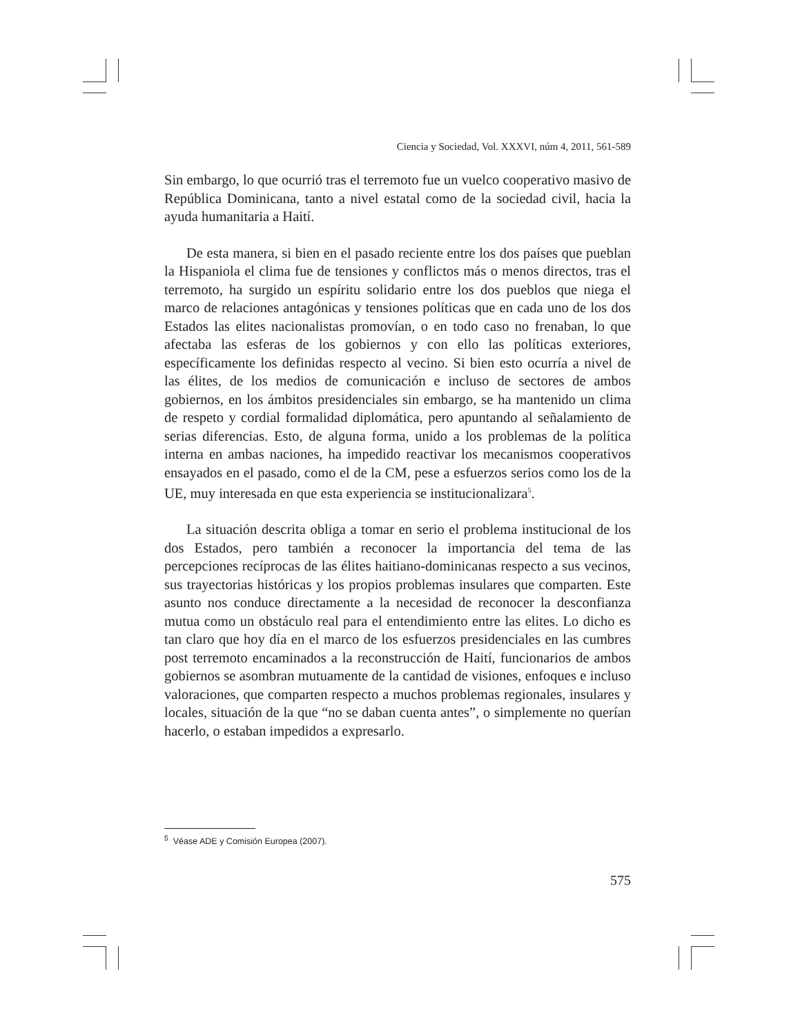Ciencia y Sociedad, Vol. XXXVI, núm 4, 2011, 561-589
Sin embargo, lo que ocurrió tras el terremoto fue un vuelco cooperativo masivo de República Dominicana, tanto a nivel estatal como de la sociedad civil, hacia la ayuda humanitaria a Haití.
De esta manera, si bien en el pasado reciente entre los dos países que pueblan la Hispaniola el clima fue de tensiones y conflictos más o menos directos, tras el terremoto, ha surgido un espíritu solidario entre los dos pueblos que niega el marco de relaciones antagónicas y tensiones políticas que en cada uno de los dos Estados las elites nacionalistas promovían, o en todo caso no frenaban, lo que afectaba las esferas de los gobiernos y con ello las políticas exteriores, específicamente los definidas respecto al vecino. Si bien esto ocurría a nivel de las élites, de los medios de comunicación e incluso de sectores de ambos gobiernos, en los ámbitos presidenciales sin embargo, se ha mantenido un clima de respeto y cordial formalidad diplomática, pero apuntando al señalamiento de serias diferencias. Esto, de alguna forma, unido a los problemas de la política interna en ambas naciones, ha impedido reactivar los mecanismos cooperativos ensayados en el pasado, como el de la CM, pese a esfuerzos serios como los de la UE, muy interesada en que esta experiencia se institucionalizara<sup>5</sup>.
La situación descrita obliga a tomar en serio el problema institucional de los dos Estados, pero también a reconocer la importancia del tema de las percepciones recíprocas de las élites haitiano-dominicanas respecto a sus vecinos, sus trayectorias históricas y los propios problemas insulares que comparten. Este asunto nos conduce directamente a la necesidad de reconocer la desconfianza mutua como un obstáculo real para el entendimiento entre las elites. Lo dicho es tan claro que hoy día en el marco de los esfuerzos presidenciales en las cumbres post terremoto encaminados a la reconstrucción de Haití, funcionarios de ambos gobiernos se asombran mutuamente de la cantidad de visiones, enfoques e incluso valoraciones, que comparten respecto a muchos problemas regionales, insulares y locales, situación de la que “no se daban cuenta antes”, o simplemente no querían hacerlo, o estaban impedidos a expresarlo.
<sup>5</sup> Véase ADE y Comisión Europea (2007).
575